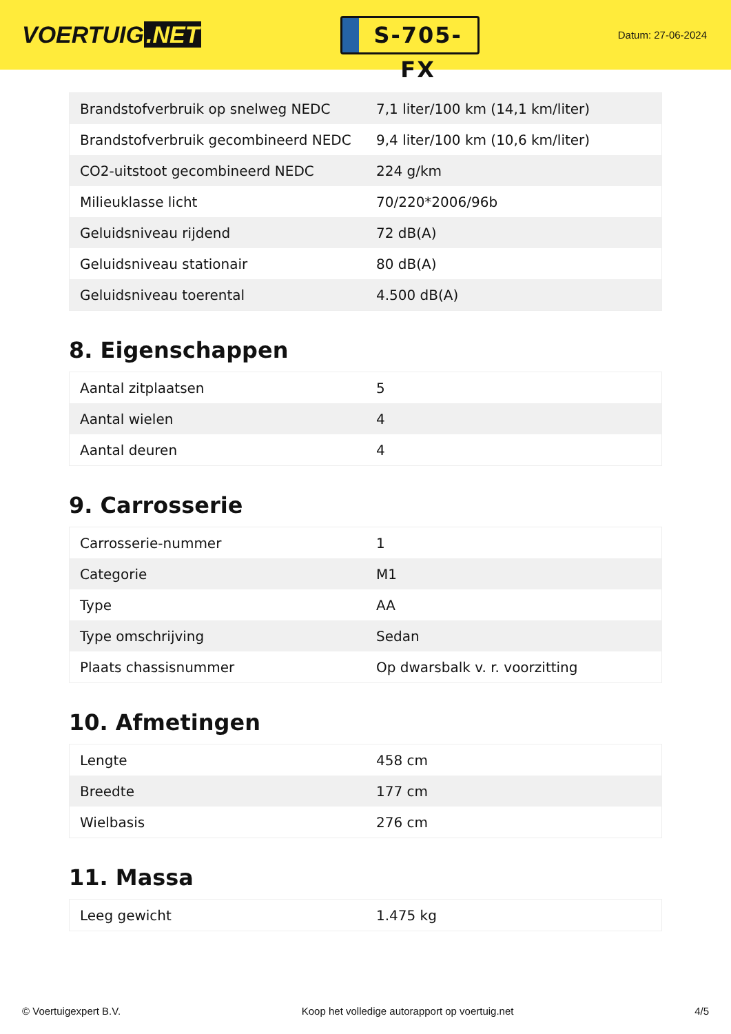VOERTUIG.NET
S-705-FX
Datum: 27-06-2024
| Brandstofverbruik op snelweg NEDC | 7,1 liter/100 km (14,1 km/liter) |
| Brandstofverbruik gecombineerd NEDC | 9,4 liter/100 km (10,6 km/liter) |
| CO2-uitstoot gecombineerd NEDC | 224 g/km |
| Milieuklasse licht | 70/220*2006/96b |
| Geluidsniveau rijdend | 72 dB(A) |
| Geluidsniveau stationair | 80 dB(A) |
| Geluidsniveau toerental | 4.500 dB(A) |
8. Eigenschappen
| Aantal zitplaatsen | 5 |
| Aantal wielen | 4 |
| Aantal deuren | 4 |
9. Carrosserie
| Carrosserie-nummer | 1 |
| Categorie | M1 |
| Type | AA |
| Type omschrijving | Sedan |
| Plaats chassisnummer | Op dwarsbalk v. r. voorzitting |
10. Afmetingen
| Lengte | 458 cm |
| Breedte | 177 cm |
| Wielbasis | 276 cm |
11. Massa
| Leeg gewicht | 1.475 kg |
© Voertuigexpert B.V. Koop het volledige autorapport op voertuig.net 4/5